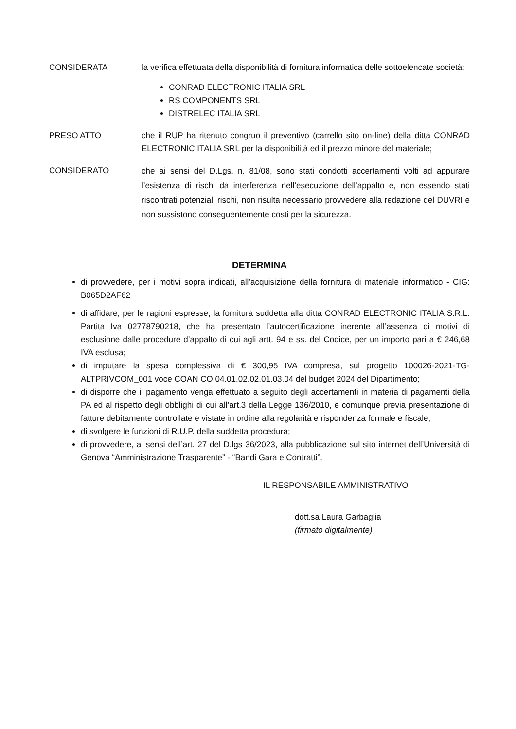CONSIDERATA la verifica effettuata della disponibilità di fornitura informatica delle sottoelencate società:
CONRAD ELECTRONIC ITALIA SRL
RS COMPONENTS SRL
DISTRELEC ITALIA SRL
PRESO ATTO che il RUP ha ritenuto congruo il preventivo (carrello sito on-line) della ditta CONRAD ELECTRONIC ITALIA SRL per la disponibilità ed il prezzo minore del materiale;
CONSIDERATO
che ai sensi del D.Lgs. n. 81/08, sono stati condotti accertamenti volti ad appurare l’esistenza di rischi da interferenza nell’esecuzione dell’appalto e, non essendo stati riscontrati potenziali rischi, non risulta necessario provvedere alla redazione del DUVRI e non sussistono conseguentemente costi per la sicurezza.
DETERMINA
di provvedere, per i motivi sopra indicati, all’acquisizione della fornitura di materiale informatico - CIG: B065D2AF62
di affidare, per le ragioni espresse, la fornitura suddetta alla ditta CONRAD ELECTRONIC ITALIA S.R.L. Partita Iva 02778790218, che ha presentato l’autocertificazione inerente all’assenza di motivi di esclusione dalle procedure d’appalto di cui agli artt. 94 e ss. del Codice, per un importo pari a € 246,68 IVA esclusa;
di imputare la spesa complessiva di € 300,95 IVA compresa, sul progetto 100026-2021-TG-ALTPRIVCOM_001 voce COAN CO.04.01.02.02.01.03.04 del budget 2024 del Dipartimento;
di disporre che il pagamento venga effettuato a seguito degli accertamenti in materia di pagamenti della PA ed al rispetto degli obblighi di cui all’art.3 della Legge 136/2010, e comunque previa presentazione di fatture debitamente controllate e vistate in ordine alla regolarità e rispondenza formale e fiscale;
di svolgere le funzioni di R.U.P. della suddetta procedura;
di provvedere, ai sensi dell’art. 27 del D.lgs 36/2023, alla pubblicazione sul sito internet dell’Università di Genova “Amministrazione Trasparente” - “Bandi Gara e Contratti”.
IL RESPONSABILE AMMINISTRATIVO
dott.sa Laura Garbaglia
(firmato digitalmente)